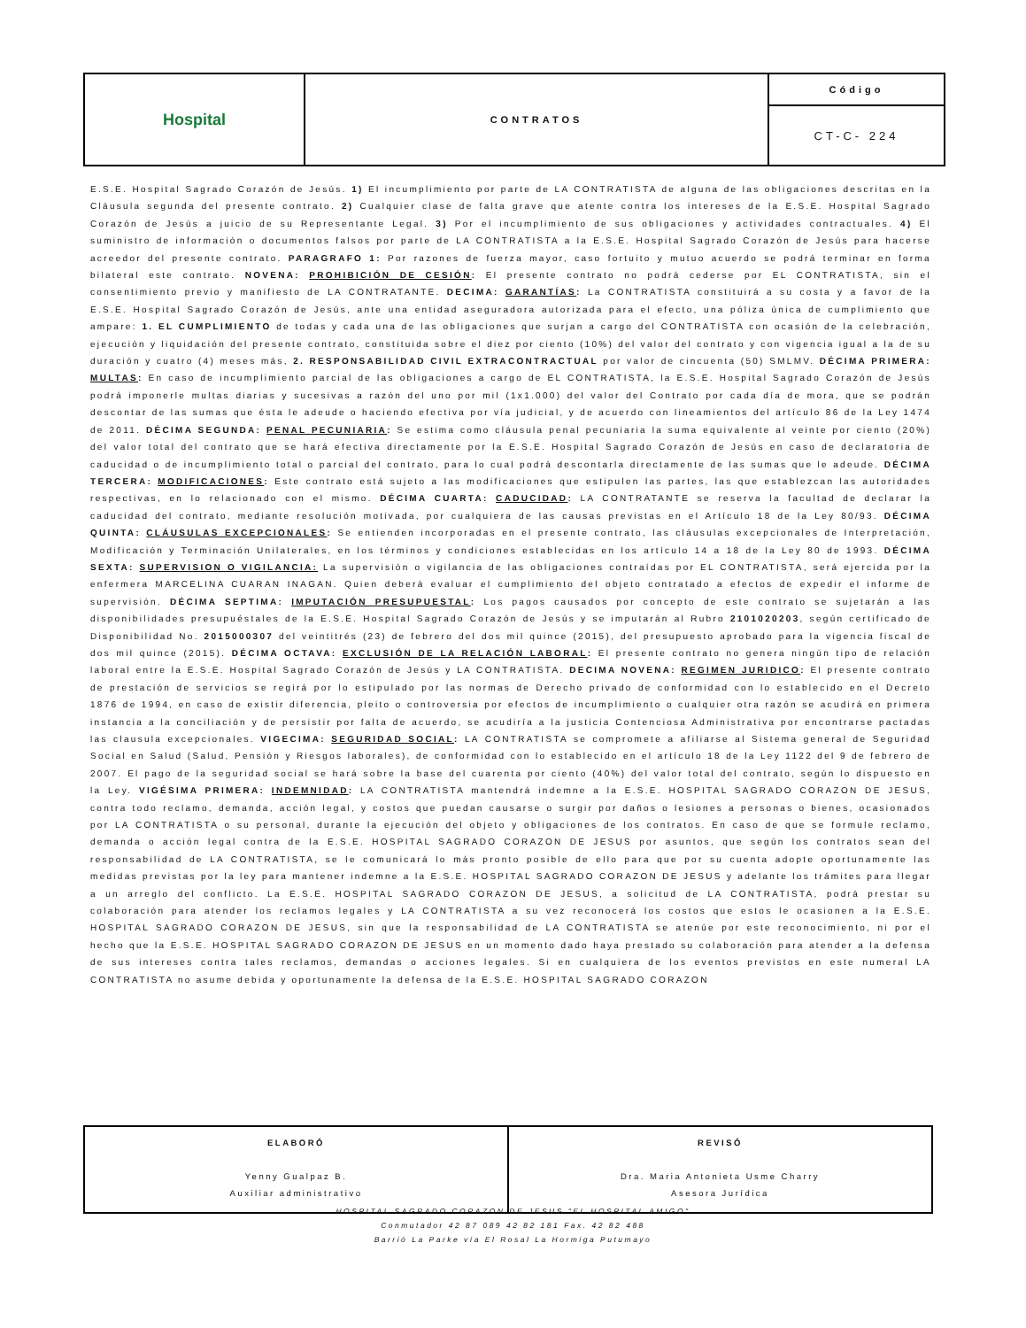| Hospital | CONTRATOS | Código |
| | | CT-C- 224 |
E.S.E. Hospital Sagrado Corazón de Jesús. 1) El incumplimiento por parte de LA CONTRATISTA de alguna de las obligaciones descritas en la Cláusula segunda del presente contrato. 2) Cualquier clase de falta grave que atente contra los intereses de la E.S.E. Hospital Sagrado Corazón de Jesús a juicio de su Representante Legal. 3) Por el incumplimiento de sus obligaciones y actividades contractuales. 4) El suministro de información o documentos falsos por parte de LA CONTRATISTA a la E.S.E. Hospital Sagrado Corazón de Jesús para hacerse acreedor del presente contrato. PARAGRAFO 1: Por razones de fuerza mayor, caso fortuito y mutuo acuerdo se podrá terminar en forma bilateral este contrato. NOVENA: PROHIBICIÓN DE CESIÓN: El presente contrato no podrá cederse por EL CONTRATISTA, sin el consentimiento previo y manifiesto de LA CONTRATANTE. DECIMA: GARANTÍAS: La CONTRATISTA constituirá a su costa y a favor de la E.S.E. Hospital Sagrado Corazón de Jesús, ante una entidad aseguradora autorizada para el efecto, una póliza única de cumplimiento que ampare: 1. EL CUMPLIMIENTO de todas y cada una de las obligaciones que surjan a cargo del CONTRATISTA con ocasión de la celebración, ejecución y liquidación del presente contrato, constituida sobre el diez por ciento (10%) del valor del contrato y con vigencia igual a la de su duración y cuatro (4) meses más, 2. RESPONSABILIDAD CIVIL EXTRACONTRACTUAL por valor de cincuenta (50) SMLMV. DÉCIMA PRIMERA: MULTAS: En caso de incumplimiento parcial de las obligaciones a cargo de EL CONTRATISTA, la E.S.E. Hospital Sagrado Corazón de Jesús podrá imponerle multas diarias y sucesivas a razón del uno por mil (1x1.000) del valor del Contrato por cada día de mora, que se podrán descontar de las sumas que ésta le adeude o haciendo efectiva por vía judicial, y de acuerdo con lineamientos del artículo 86 de la Ley 1474 de 2011. DÉCIMA SEGUNDA: PENAL PECUNIARIA: Se estima como cláusula penal pecuniaria la suma equivalente al veinte por ciento (20%) del valor total del contrato que se hará efectiva directamente por la E.S.E. Hospital Sagrado Corazón de Jesús en caso de declaratoria de caducidad o de incumplimiento total o parcial del contrato, para lo cual podrá descontarla directamente de las sumas que le adeude. DÉCIMA TERCERA: MODIFICACIONES: Este contrato está sujeto a las modificaciones que estipulen las partes, las que establezcan las autoridades respectivas, en lo relacionado con el mismo. DÉCIMA CUARTA: CADUCIDAD: LA CONTRATANTE se reserva la facultad de declarar la caducidad del contrato, mediante resolución motivada, por cualquiera de las causas previstas en el Artículo 18 de la Ley 80/93. DÉCIMA QUINTA: CLÁUSULAS EXCEPCIONALES: Se entienden incorporadas en el presente contrato, las cláusulas excepcionales de Interpretación, Modificación y Terminación Unilaterales, en los términos y condiciones establecidas en los artículo 14 a 18 de la Ley 80 de 1993. DÉCIMA SEXTA: SUPERVISION O VIGILANCIA: La supervisión o vigilancia de las obligaciones contraídas por EL CONTRATISTA, será ejercida por la enfermera MARCELINA CUARAN INAGAN. Quien deberá evaluar el cumplimiento del objeto contratado a efectos de expedir el informe de supervisión. DÉCIMA SEPTIMA: IMPUTACIÓN PRESUPUESTAL: Los pagos causados por concepto de este contrato se sujetarán a las disponibilidades presupuéstales de la E.S.E. Hospital Sagrado Corazón de Jesús y se imputarán al Rubro 2101020203, según certificado de Disponibilidad No. 2015000307 del veintitrés (23) de febrero del dos mil quince (2015), del presupuesto aprobado para la vigencia fiscal de dos mil quince (2015). DÉCIMA OCTAVA: EXCLUSIÓN DE LA RELACIÓN LABORAL: El presente contrato no genera ningún tipo de relación laboral entre la E.S.E. Hospital Sagrado Corazón de Jesús y LA CONTRATISTA. DECIMA NOVENA: REGIMEN JURIDICO: El presente contrato de prestación de servicios se regirá por lo estipulado por las normas de Derecho privado de conformidad con lo establecido en el Decreto 1876 de 1994, en caso de existir diferencia, pleito o controversia por efectos de incumplimiento o cualquier otra razón se acudirá en primera instancia a la conciliación y de persistir por falta de acuerdo, se acudiría a la justicia Contenciosa Administrativa por encontrarse pactadas las clausula excepcionales. VIGECIMA: SEGURIDAD SOCIAL: LA CONTRATISTA se compromete a afiliarse al Sistema general de Seguridad Social en Salud (Salud, Pensión y Riesgos laborales), de conformidad con lo establecido en el artículo 18 de la Ley 1122 del 9 de febrero de 2007. El pago de la seguridad social se hará sobre la base del cuarenta por ciento (40%) del valor total del contrato, según lo dispuesto en la Ley. VIGÉSIMA PRIMERA: INDEMNIDAD: LA CONTRATISTA mantendrá indemne a la E.S.E. HOSPITAL SAGRADO CORAZON DE JESUS, contra todo reclamo, demanda, acción legal, y costos que puedan causarse o surgir por daños o lesiones a personas o bienes, ocasionados por LA CONTRATISTA o su personal, durante la ejecución del objeto y obligaciones de los contratos. En caso de que se formule reclamo, demanda o acción legal contra de la E.S.E. HOSPITAL SAGRADO CORAZON DE JESUS por asuntos, que según los contratos sean del responsabilidad de LA CONTRATISTA, se le comunicará lo más pronto posible de ello para que por su cuenta adopte oportunamente las medidas previstas por la ley para mantener indemne a la E.S.E. HOSPITAL SAGRADO CORAZON DE JESUS y adelante los trámites para llegar a un arreglo del conflicto. La E.S.E. HOSPITAL SAGRADO CORAZON DE JESUS, a solicitud de LA CONTRATISTA, podrá prestar su colaboración para atender los reclamos legales y LA CONTRATISTA a su vez reconocerá los costos que estos le ocasionen a la E.S.E. HOSPITAL SAGRADO CORAZON DE JESUS, sin que la responsabilidad de LA CONTRATISTA se atenúe por este reconocimiento, ni por el hecho que la E.S.E. HOSPITAL SAGRADO CORAZON DE JESUS en un momento dado haya prestado su colaboración para atender a la defensa de sus intereses contra tales reclamos, demandas o acciones legales. Si en cualquiera de los eventos previstos en este numeral LA CONTRATISTA no asume debida y oportunamente la defensa de la E.S.E. HOSPITAL SAGRADO CORAZON
| ELABORÓ Yenny Gualpaz B. Auxiliar administrativo | REVISÓ Dra. Maria Antonieta Usme Charry Asesora Jurídica |
HOSPITAL SAGRADO CORAZON DE JESUS "EL HOSPITAL AMIGO"
Conmutador 42 87 089 42 82 181 Fax. 42 82 488
Barrió La Parke vía El Rosal La Hormiga Putumayo